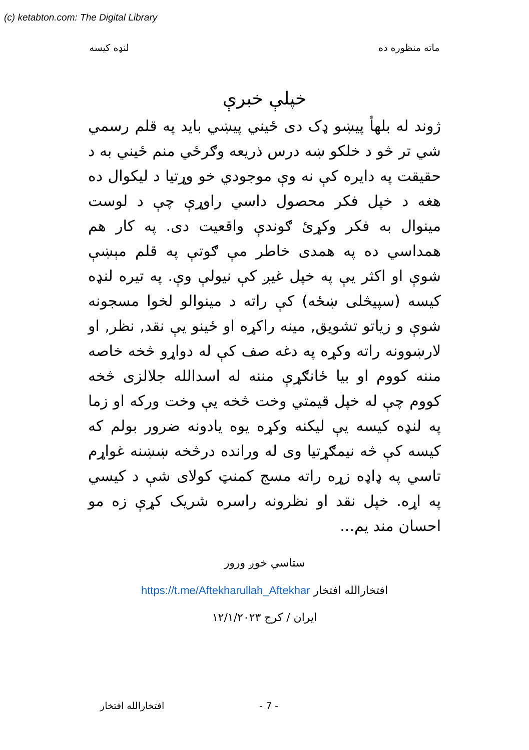(c) ketabton.com: The Digital Library
ماته منظوره ده لنډه کیسه
خپلې خبرې
ژوند له بلهأ پيښو ډک دی ځيني پيښي بايد په قلم رسمي شي تر څو د خلکو ښه درس ذريعه وګرځي منم ځيني به د حقيقت په دايره کې نه وې موجودي خو وړتيا د ليکوال ده هغه د خپل فکر محصول داسي راوړې چې د لوست مينوال به فکر وکړئ ګوندې واقعيت دی. په کار هم همداسي ده په همدی خاطر مې ګوتې په قلم مېښې شوې او اکثر يې په خپل غيږ کې نيولې وې. په تيره لنډه کيسه (سپيڅلی ښځه) کې راته د مينوالو لخوا مسجونه شوې و زياتو تشويق, مينه راکړه او ځينو يې نقد, نظر, او لارښوونه راته وکړه په دغه صف کې له دواړو څخه خاصه مننه کووم او بيا ځانګړې مننه له اسدالله جلالزی څخه کووم چې له خپل قيمتي وخت څخه يې وخت ورکه او زما په لنډه کيسه يې ليکنه وکړه يوه يادونه ضرور بولم که کيسه کې څه نيمګړتيا وی له ورانده درڅخه ښښنه غواړم تاسي په ډاډه زړه راته مسج کمنټ کولای شې د کيسي په اړه. خپل نقد او نظرونه راسره شريک کړې زه مو احسان مند يم...
ستاسي خوږ ورور
افتخارالله افتخار https://t.me/Aftekharullah_Aftekhar
ایران / کرج ۱۲/۱/۲۰۲۳
افتخارالله افتخار - 7 -